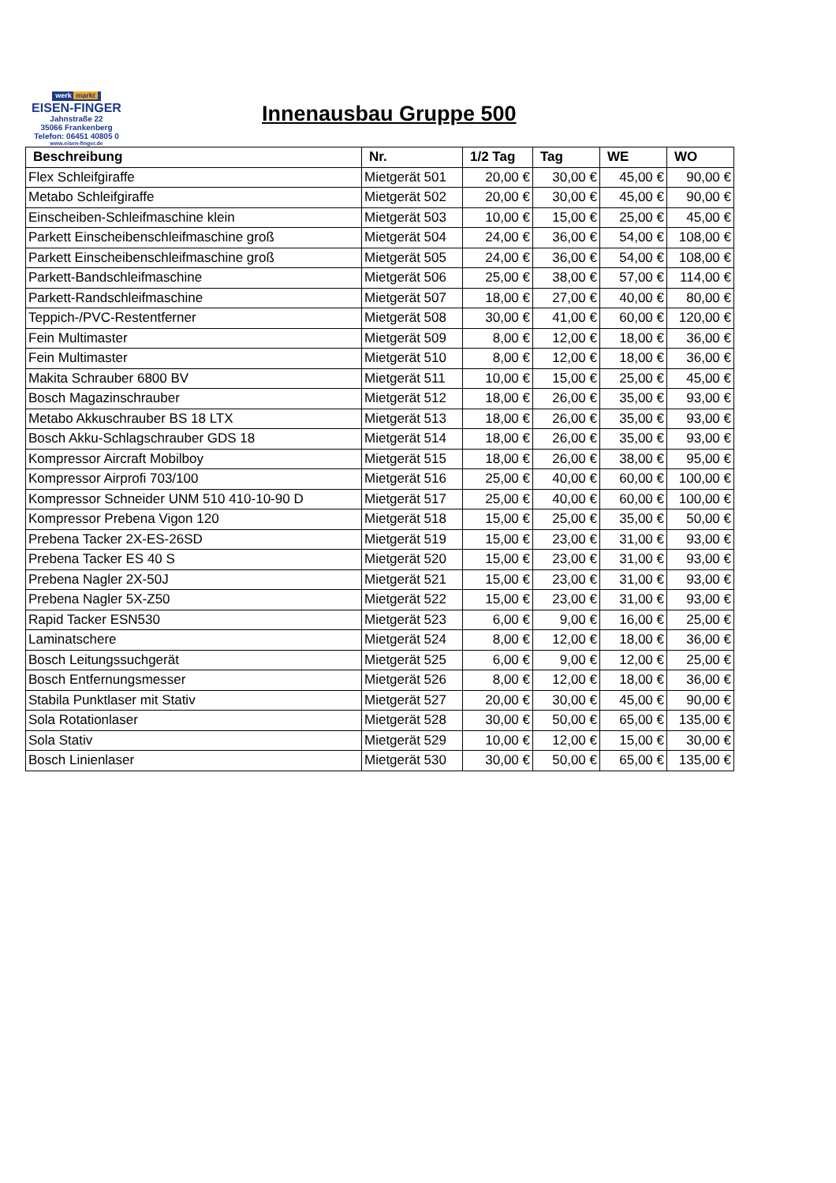werk markt
EISEN-FINGER
Jahnstraße 22
35066 Frankenberg
Telefon: 06451 40805 0
www.eisen-finger.de
Innenausbau Gruppe 500
| Beschreibung | Nr. | 1/2 Tag | Tag | WE | WO |
| --- | --- | --- | --- | --- | --- |
| Flex Schleifgiraffe | Mietgerät 501 | 20,00 € | 30,00 € | 45,00 € | 90,00 € |
| Metabo Schleifgiraffe | Mietgerät 502 | 20,00 € | 30,00 € | 45,00 € | 90,00 € |
| Einscheiben-Schleifmaschine klein | Mietgerät 503 | 10,00 € | 15,00 € | 25,00 € | 45,00 € |
| Parkett Einscheibenschleifmaschine groß | Mietgerät 504 | 24,00 € | 36,00 € | 54,00 € | 108,00 € |
| Parkett Einscheibenschleifmaschine groß | Mietgerät 505 | 24,00 € | 36,00 € | 54,00 € | 108,00 € |
| Parkett-Bandschleifmaschine | Mietgerät 506 | 25,00 € | 38,00 € | 57,00 € | 114,00 € |
| Parkett-Randschleifmaschine | Mietgerät 507 | 18,00 € | 27,00 € | 40,00 € | 80,00 € |
| Teppich-/PVC-Restentferner | Mietgerät 508 | 30,00 € | 41,00 € | 60,00 € | 120,00 € |
| Fein Multimaster | Mietgerät 509 | 8,00 € | 12,00 € | 18,00 € | 36,00 € |
| Fein Multimaster | Mietgerät 510 | 8,00 € | 12,00 € | 18,00 € | 36,00 € |
| Makita Schrauber 6800 BV | Mietgerät 511 | 10,00 € | 15,00 € | 25,00 € | 45,00 € |
| Bosch Magazinschrauber | Mietgerät 512 | 18,00 € | 26,00 € | 35,00 € | 93,00 € |
| Metabo Akkuschrauber BS 18 LTX | Mietgerät 513 | 18,00 € | 26,00 € | 35,00 € | 93,00 € |
| Bosch Akku-Schlagschrauber GDS 18 | Mietgerät 514 | 18,00 € | 26,00 € | 35,00 € | 93,00 € |
| Kompressor Aircraft Mobilboy | Mietgerät 515 | 18,00 € | 26,00 € | 38,00 € | 95,00 € |
| Kompressor Airprofi 703/100 | Mietgerät 516 | 25,00 € | 40,00 € | 60,00 € | 100,00 € |
| Kompressor Schneider UNM 510 410-10-90 D | Mietgerät 517 | 25,00 € | 40,00 € | 60,00 € | 100,00 € |
| Kompressor Prebena Vigon 120 | Mietgerät 518 | 15,00 € | 25,00 € | 35,00 € | 50,00 € |
| Prebena Tacker 2X-ES-26SD | Mietgerät 519 | 15,00 € | 23,00 € | 31,00 € | 93,00 € |
| Prebena Tacker ES 40 S | Mietgerät 520 | 15,00 € | 23,00 € | 31,00 € | 93,00 € |
| Prebena Nagler 2X-50J | Mietgerät 521 | 15,00 € | 23,00 € | 31,00 € | 93,00 € |
| Prebena Nagler 5X-Z50 | Mietgerät 522 | 15,00 € | 23,00 € | 31,00 € | 93,00 € |
| Rapid Tacker ESN530 | Mietgerät 523 | 6,00 € | 9,00 € | 16,00 € | 25,00 € |
| Laminatschere | Mietgerät 524 | 8,00 € | 12,00 € | 18,00 € | 36,00 € |
| Bosch Leitungssuchgerät | Mietgerät 525 | 6,00 € | 9,00 € | 12,00 € | 25,00 € |
| Bosch Entfernungsmesser | Mietgerät 526 | 8,00 € | 12,00 € | 18,00 € | 36,00 € |
| Stabila Punktlaser mit Stativ | Mietgerät 527 | 20,00 € | 30,00 € | 45,00 € | 90,00 € |
| Sola Rotationlaser | Mietgerät 528 | 30,00 € | 50,00 € | 65,00 € | 135,00 € |
| Sola Stativ | Mietgerät 529 | 10,00 € | 12,00 € | 15,00 € | 30,00 € |
| Bosch Linienlaser | Mietgerät 530 | 30,00 € | 50,00 € | 65,00 € | 135,00 € |